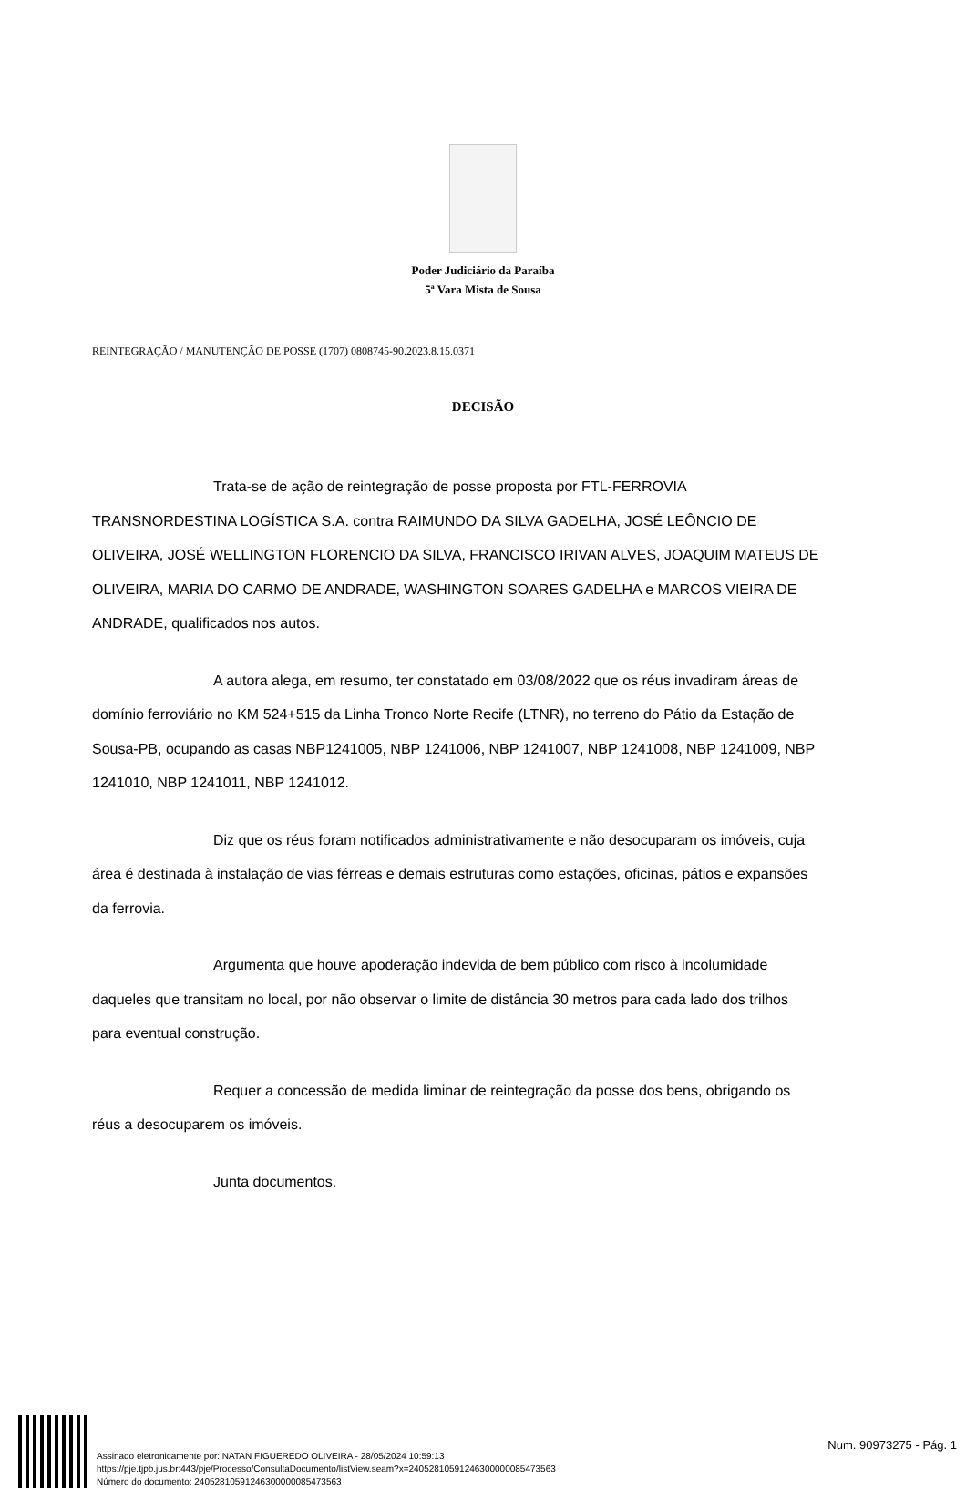Poder Judiciário da Paraíba
5ª Vara Mista de Sousa
REINTEGRAÇÃO / MANUTENÇÃO DE POSSE (1707) 0808745-90.2023.8.15.0371
DECISÃO
Trata-se de ação de reintegração de posse proposta por FTL-FERROVIA TRANSNORDESTINA LOGÍSTICA S.A. contra RAIMUNDO DA SILVA GADELHA, JOSÉ LEÔNCIO DE OLIVEIRA, JOSÉ WELLINGTON FLORENCIO DA SILVA, FRANCISCO IRIVAN ALVES, JOAQUIM MATEUS DE OLIVEIRA, MARIA DO CARMO DE ANDRADE, WASHINGTON SOARES GADELHA e MARCOS VIEIRA DE ANDRADE, qualificados nos autos.
A autora alega, em resumo, ter constatado em 03/08/2022 que os réus invadiram áreas de domínio ferroviário no KM 524+515 da Linha Tronco Norte Recife (LTNR), no terreno do Pátio da Estação de Sousa-PB, ocupando as casas NBP1241005, NBP 1241006, NBP 1241007, NBP 1241008, NBP 1241009, NBP 1241010, NBP 1241011, NBP 1241012.
Diz que os réus foram notificados administrativamente e não desocuparam os imóveis, cuja área é destinada à instalação de vias férreas e demais estruturas como estações, oficinas, pátios e expansões da ferrovia.
Argumenta que houve apoderação indevida de bem público com risco à incolumidade daqueles que transitam no local, por não observar o limite de distância 30 metros para cada lado dos trilhos para eventual construção.
Requer a concessão de medida liminar de reintegração da posse dos bens, obrigando os réus a desocuparem os imóveis.
Junta documentos.
Assinado eletronicamente por: NATAN FIGUEREDO OLIVEIRA - 28/05/2024 10:59:13
https://pje.tjpb.jus.br:443/pje/Processo/ConsultaDocumento/listView.seam?x=24052810591246300000085473563
Número do documento: 24052810591246300000085473563
Num. 90973275 - Pág. 1